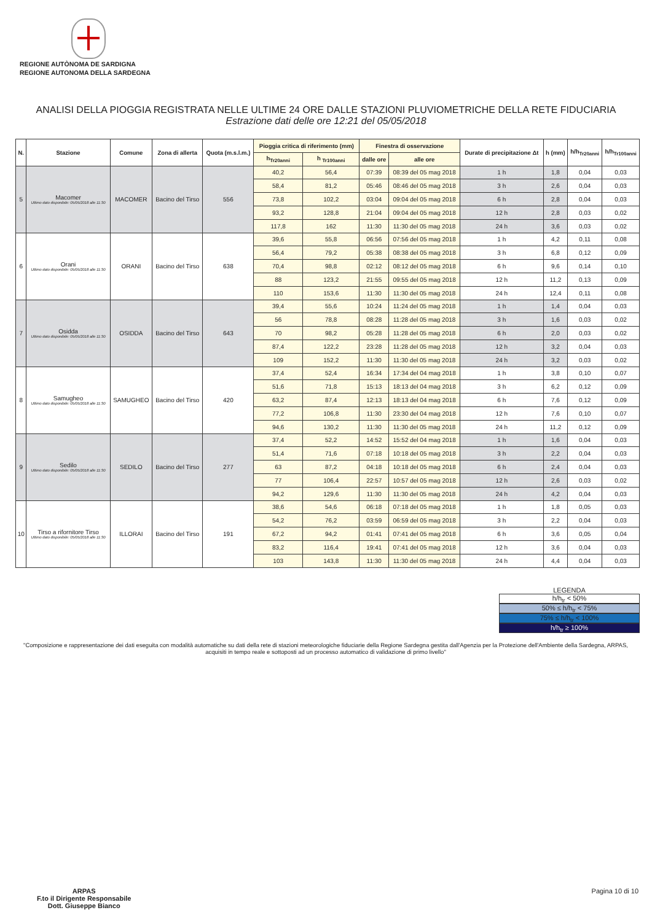REGIONE AUTÒNOMA DE SARDIGNA
REGIONE AUTONOMA DELLA SARDEGNA
ANALISI DELLA PIOGGIA REGISTRATA NELLE ULTIME 24 ORE DALLE STAZIONI PLUVIOMETRICHE DELLA RETE FIDUCIARIA
Estrazione dati delle ore 12:21 del 05/05/2018
| N. | Stazione | Comune | Zona di allerta | Quota (m.s.l.m.) | Pioggia critica di riferimento (mm) | | Finestra di osservazione | | Durate di precipitazione Δt | h (mm) | h/h<sub>Tr20anni</sub> | h/h<sub>Tr100anni</sub> |
| --- | --- | --- | --- | --- | --- | --- | --- | --- | --- | --- | --- | --- |
| | | | | | h<sub>Tr20anni</sub> | h <sub>Tr100anni</sub> | dalle ore | alle ore | | | | |
| 5 | Macomer Ultimo dato disponibile: 05/05/2018 alle 11:30 | MACOMER | Bacino del Tirso | 556 | 40,2 | 56,4 | 07:39 | 08:39 del 05 mag 2018 | 1 h | 1,8 | 0,04 | 0,03 |
| | | | | | 58,4 | 81,2 | 05:46 | 08:46 del 05 mag 2018 | 3 h | 2,6 | 0,04 | 0,03 |
| | | | | | 73,8 | 102,2 | 03:04 | 09:04 del 05 mag 2018 | 6 h | 2,8 | 0,04 | 0,03 |
| | | | | | 93,2 | 128,8 | 21:04 | 09:04 del 05 mag 2018 | 12 h | 2,8 | 0,03 | 0,02 |
| | | | | | 117,8 | 162 | 11:30 | 11:30 del 05 mag 2018 | 24 h | 3,6 | 0,03 | 0,02 |
| 6 | Orani Ultimo dato disponibile: 05/05/2018 alle 11:30 | ORANI | Bacino del Tirso | 638 | 39,6 | 55,8 | 06:56 | 07:56 del 05 mag 2018 | 1 h | 4,2 | 0,11 | 0,08 |
| | | | | | 56,4 | 79,2 | 05:38 | 08:38 del 05 mag 2018 | 3 h | 6,8 | 0,12 | 0,09 |
| | | | | | 70,4 | 98,8 | 02:12 | 08:12 del 05 mag 2018 | 6 h | 9,6 | 0,14 | 0,10 |
| | | | | | 88 | 123,2 | 21:55 | 09:55 del 05 mag 2018 | 12 h | 11,2 | 0,13 | 0,09 |
| | | | | | 110 | 153,6 | 11:30 | 11:30 del 05 mag 2018 | 24 h | 12,4 | 0,11 | 0,08 |
| 7 | Osidda Ultimo dato disponibile: 05/05/2018 alle 11:30 | OSIDDA | Bacino del Tirso | 643 | 39,4 | 55,6 | 10:24 | 11:24 del 05 mag 2018 | 1 h | 1,4 | 0,04 | 0,03 |
| | | | | | 56 | 78,8 | 08:28 | 11:28 del 05 mag 2018 | 3 h | 1,6 | 0,03 | 0,02 |
| | | | | | 70 | 98,2 | 05:28 | 11:28 del 05 mag 2018 | 6 h | 2,0 | 0,03 | 0,02 |
| | | | | | 87,4 | 122,2 | 23:28 | 11:28 del 05 mag 2018 | 12 h | 3,2 | 0,04 | 0,03 |
| | | | | | 109 | 152,2 | 11:30 | 11:30 del 05 mag 2018 | 24 h | 3,2 | 0,03 | 0,02 |
| 8 | Samugheo Ultimo dato disponibile: 05/05/2018 alle 11:30 | SAMUGHEO | Bacino del Tirso | 420 | 37,4 | 52,4 | 16:34 | 17:34 del 04 mag 2018 | 1 h | 3,8 | 0,10 | 0,07 |
| | | | | | 51,6 | 71,8 | 15:13 | 18:13 del 04 mag 2018 | 3 h | 6,2 | 0,12 | 0,09 |
| | | | | | 63,2 | 87,4 | 12:13 | 18:13 del 04 mag 2018 | 6 h | 7,6 | 0,12 | 0,09 |
| | | | | | 77,2 | 106,8 | 11:30 | 23:30 del 04 mag 2018 | 12 h | 7,6 | 0,10 | 0,07 |
| | | | | | 94,6 | 130,2 | 11:30 | 11:30 del 05 mag 2018 | 24 h | 11,2 | 0,12 | 0,09 |
| 9 | Sedilo Ultimo dato disponibile: 05/05/2018 alle 11:30 | SEDILO | Bacino del Tirso | 277 | 37,4 | 52,2 | 14:52 | 15:52 del 04 mag 2018 | 1 h | 1,6 | 0,04 | 0,03 |
| | | | | | 51,4 | 71,6 | 07:18 | 10:18 del 05 mag 2018 | 3 h | 2,2 | 0,04 | 0,03 |
| | | | | | 63 | 87,2 | 04:18 | 10:18 del 05 mag 2018 | 6 h | 2,4 | 0,04 | 0,03 |
| | | | | | 77 | 106,4 | 22:57 | 10:57 del 05 mag 2018 | 12 h | 2,6 | 0,03 | 0,02 |
| | | | | | 94,2 | 129,6 | 11:30 | 11:30 del 05 mag 2018 | 24 h | 4,2 | 0,04 | 0,03 |
| 10 | Tirso a rifornitore Tirso Ultimo dato disponibile: 05/05/2018 alle 11:30 | ILLORAI | Bacino del Tirso | 191 | 38,6 | 54,6 | 06:18 | 07:18 del 05 mag 2018 | 1 h | 1,8 | 0,05 | 0,03 |
| | | | | | 54,2 | 76,2 | 03:59 | 06:59 del 05 mag 2018 | 3 h | 2,2 | 0,04 | 0,03 |
| | | | | | 67,2 | 94,2 | 01:41 | 07:41 del 05 mag 2018 | 6 h | 3,6 | 0,05 | 0,04 |
| | | | | | 83,2 | 116,4 | 19:41 | 07:41 del 05 mag 2018 | 12 h | 3,6 | 0,04 | 0,03 |
| | | | | | 103 | 143,8 | 11:30 | 11:30 del 05 mag 2018 | 24 h | 4,4 | 0,04 | 0,03 |
LEGENDA
h/h<sub>tr</sub> < 50%
50% ≤ h/h<sub>tr</sub> < 75%
75% ≤ h/h<sub>tr</sub> < 100%
h/h<sub>tr</sub> ≥ 100%
"Composizione e rappresentazione dei dati eseguita con modalità automatiche su dati della rete di stazioni meteorologiche fiduciarie della Regione Sardegna gestita dall'Agenzia per la Protezione dell'Ambiente della Sardegna, ARPAS, acquisiti in tempo reale e sottoposti ad un processo automatico di validazione di primo livello"
ARPAS
F.to il Dirigente Responsabile
Dott. Giuseppe Bianco
Pagina 10 di 10